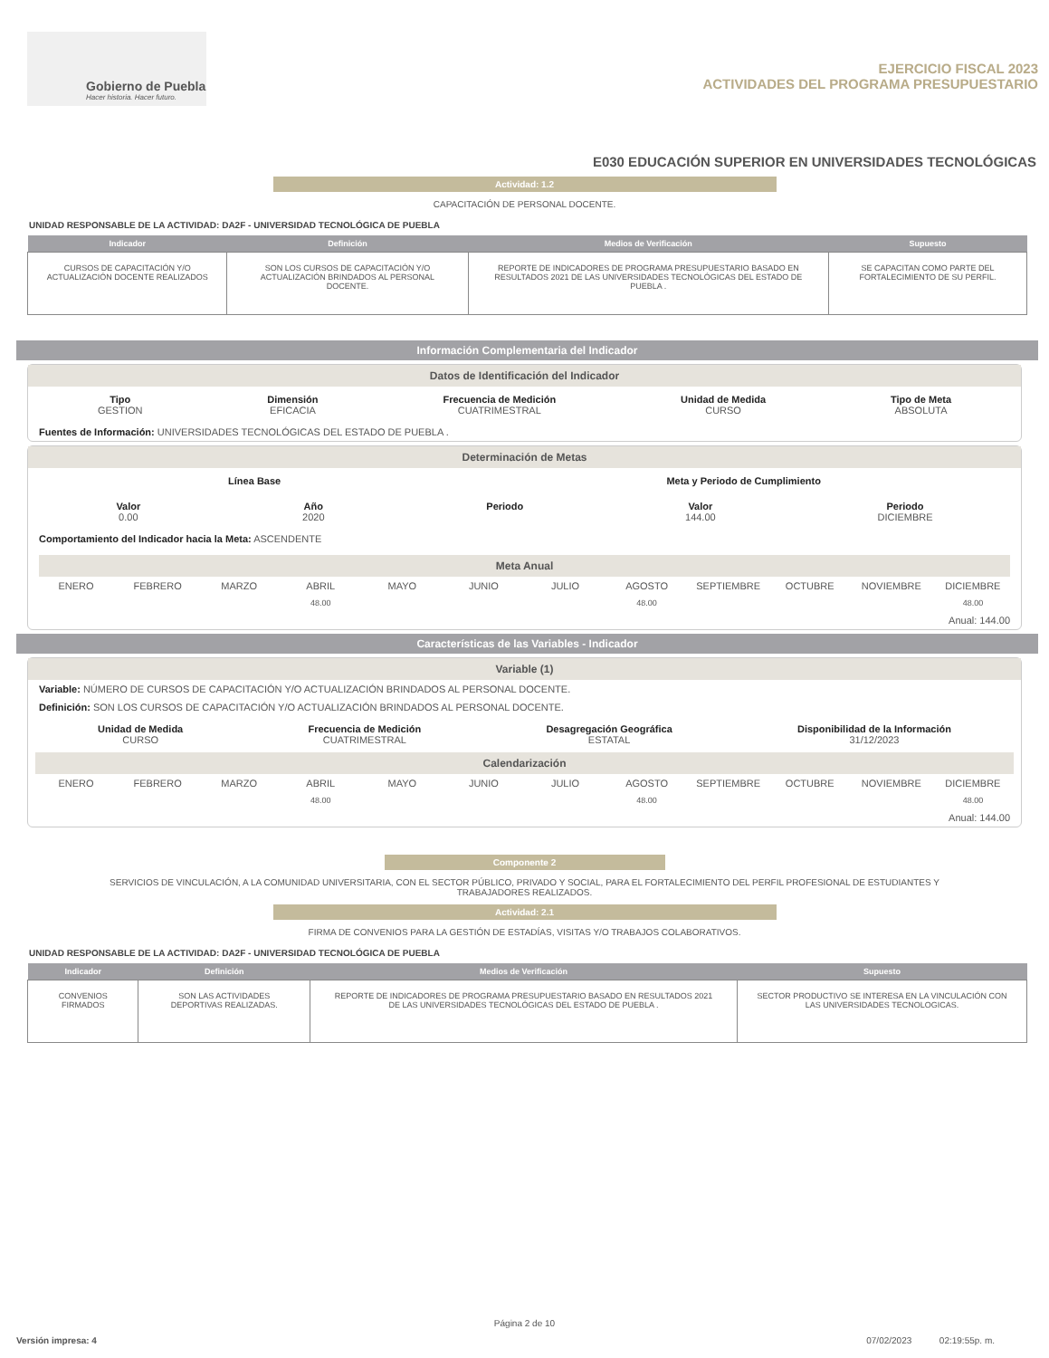Gobierno de Puebla
Hacer historia. Hacer futuro.
EJERCICIO FISCAL 2023
ACTIVIDADES DEL PROGRAMA PRESUPUESTARIO
E030 EDUCACIÓN SUPERIOR EN UNIVERSIDADES TECNOLÓGICAS
Actividad: 1.2
CAPACITACIÓN DE PERSONAL DOCENTE.
UNIDAD RESPONSABLE DE LA ACTIVIDAD: DA2F - UNIVERSIDAD TECNOLÓGICA DE PUEBLA
| Indicador | Definición | Medios de Verificación | Supuesto |
| --- | --- | --- | --- |
| CURSOS DE CAPACITACIÓN Y/O ACTUALIZACIÓN DOCENTE REALIZADOS | SON LOS CURSOS DE CAPACITACIÓN Y/O ACTUALIZACIÓN BRINDADOS AL PERSONAL DOCENTE. | REPORTE DE INDICADORES DE PROGRAMA PRESUPUESTARIO BASADO EN RESULTADOS 2021 DE LAS UNIVERSIDADES TECNOLÓGICAS DEL ESTADO DE PUEBLA . | SE CAPACITAN COMO PARTE DEL FORTALECIMIENTO DE SU PERFIL. |
Información Complementaria del Indicador
Datos de Identificación del Indicador
Tipo
GESTION
Dimensión
EFICACIA
Frecuencia de Medición
CUATRIMESTRAL
Unidad de Medida
CURSO
Tipo de Meta
ABSOLUTA
Fuentes de Información: UNIVERSIDADES TECNOLÓGICAS DEL ESTADO DE PUEBLA .
Determinación de Metas
Línea Base Meta y Periodo de Cumplimiento
Valor
0.00
Año
2020
Periodo Valor
144.00
Periodo
DICIEMBRE
Comportamiento del Indicador hacia la Meta: ASCENDENTE
Meta Anual
ENERO FEBRERO MARZO ABRIL
48.00
MAYO JUNIO JULIO AGOSTO
48.00
SEPTIEMBRE OCTUBRE NOVIEMBRE DICIEMBRE
48.00
Anual: 144.00
Características de las Variables - Indicador
Variable (1)
Variable: NÚMERO DE CURSOS DE CAPACITACIÓN Y/O ACTUALIZACIÓN BRINDADOS AL PERSONAL DOCENTE.
Definición: SON LOS CURSOS DE CAPACITACIÓN Y/O ACTUALIZACIÓN BRINDADOS AL PERSONAL DOCENTE.
Unidad de Medida
CURSO
Frecuencia de Medición
CUATRIMESTRAL
Desagregación Geográfica
ESTATAL
Disponibilidad de la Información
31/12/2023
Calendarización
ENERO FEBRERO MARZO ABRIL
48.00
MAYO JUNIO JULIO AGOSTO
48.00
SEPTIEMBRE OCTUBRE NOVIEMBRE DICIEMBRE
48.00
Anual: 144.00
Componente 2
SERVICIOS DE VINCULACIÓN, A LA COMUNIDAD UNIVERSITARIA, CON EL SECTOR PÚBLICO, PRIVADO Y SOCIAL, PARA EL FORTALECIMIENTO DEL PERFIL PROFESIONAL DE ESTUDIANTES Y
TRABAJADORES REALIZADOS.
Actividad: 2.1
FIRMA DE CONVENIOS PARA LA GESTIÓN DE ESTADÍAS, VISITAS Y/O TRABAJOS COLABORATIVOS.
UNIDAD RESPONSABLE DE LA ACTIVIDAD: DA2F - UNIVERSIDAD TECNOLÓGICA DE PUEBLA
| Indicador | Definición | Medios de Verificación | Supuesto |
| --- | --- | --- | --- |
| CONVENIOS FIRMADOS | SON LAS ACTIVIDADES DEPORTIVAS REALIZADAS. | REPORTE DE INDICADORES DE PROGRAMA PRESUPUESTARIO BASADO EN RESULTADOS 2021 DE LAS UNIVERSIDADES TECNOLÓGICAS DEL ESTADO DE PUEBLA . | SECTOR PRODUCTIVO SE INTERESA EN LA VINCULACIÓN CON LAS UNIVERSIDADES TECNOLOGICAS. |
Página 2 de 10
Versión impresa: 4 07/02/2023 02:19:55p. m.